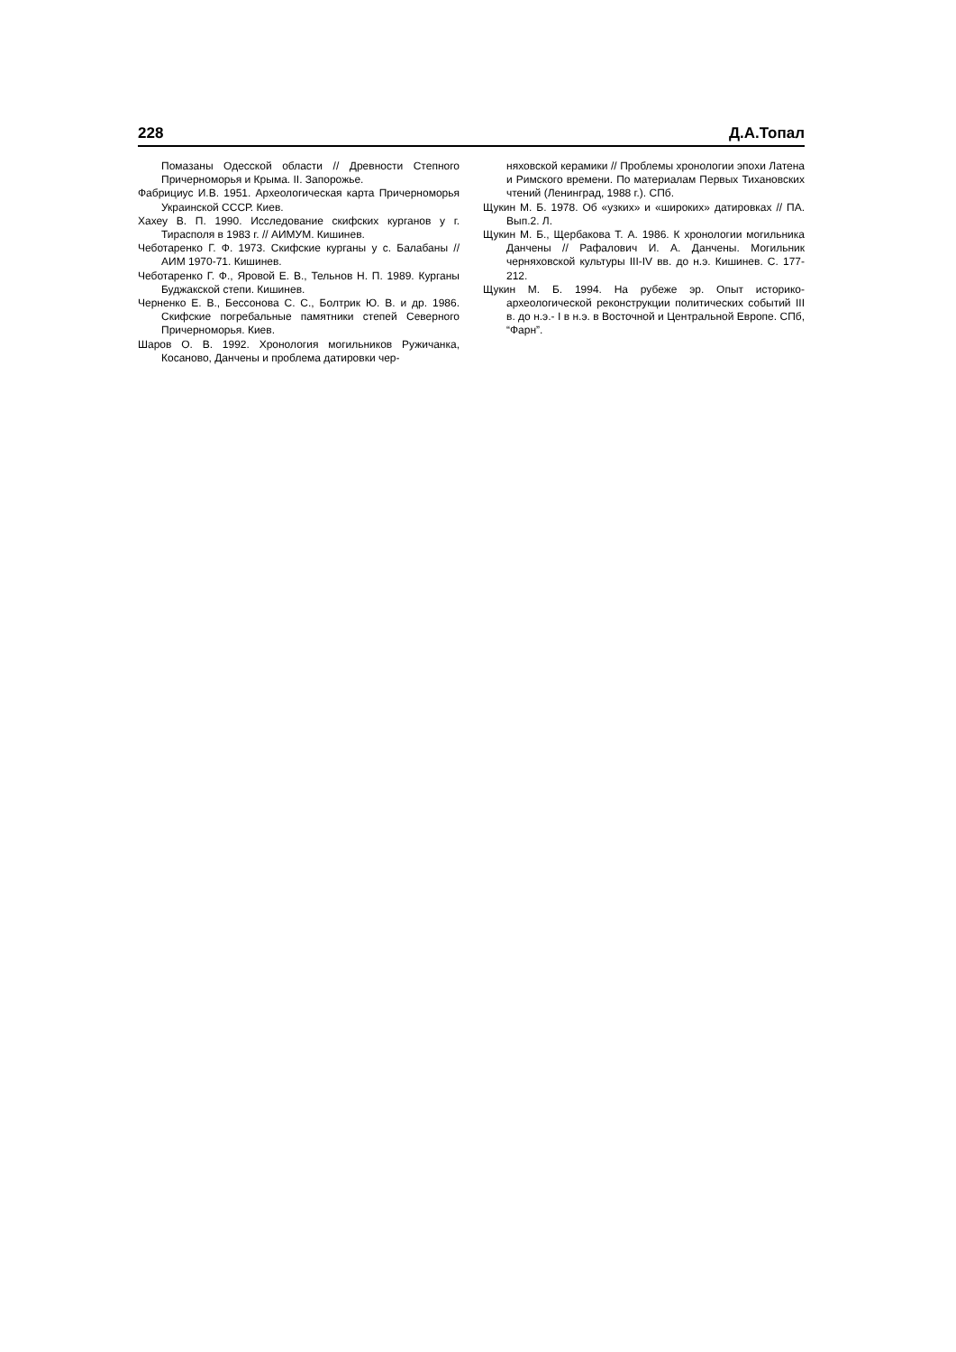228 Д.А.Топал
Помазаны Одесской области // Древности Степного Причерноморья и Крыма. II. Запорожье.
Фабрициус И.В. 1951. Археологическая карта Причерноморья Украинской СССР. Киев.
Хахеу В. П. 1990. Исследование скифских курганов у г. Тирасполя в 1983 г. // АИМУМ. Кишинев.
Чеботаренко Г. Ф. 1973. Скифские курганы у с. Балабаны // АИМ 1970-71. Кишинев.
Чеботаренко Г. Ф., Яровой Е. В., Тельнов Н. П. 1989. Курганы Буджакской степи. Кишинев.
Черненко Е. В., Бессонова С. С., Болтрик Ю. В. и др. 1986. Скифские погребальные памятники степей Северного Причерноморья. Киев.
Шаров О. В. 1992. Хронология могильников Ружичанка, Косаново, Данчены и проблема датировки чер-
няховской керамики // Проблемы хронологии эпохи Латена и Римского времени. По материалам Первых Тихановских чтений (Ленинград, 1988 г.). СПб.
Щукин М. Б. 1978. Об «узких» и «широких» датировках // ПА. Вып.2. Л.
Щукин М. Б., Щербакова Т. А. 1986. К хронологии могильника Данчены // Рафалович И. А. Данчены. Могильник черняховской культуры III-IV вв. до н.э. Кишинев. С. 177-212.
Щукин М. Б. 1994. На рубеже эр. Опыт историко-археологической реконструкции политических событий III в. до н.э.- I в н.э. в Восточной и Центральной Европе. СПб, “Фарн”.